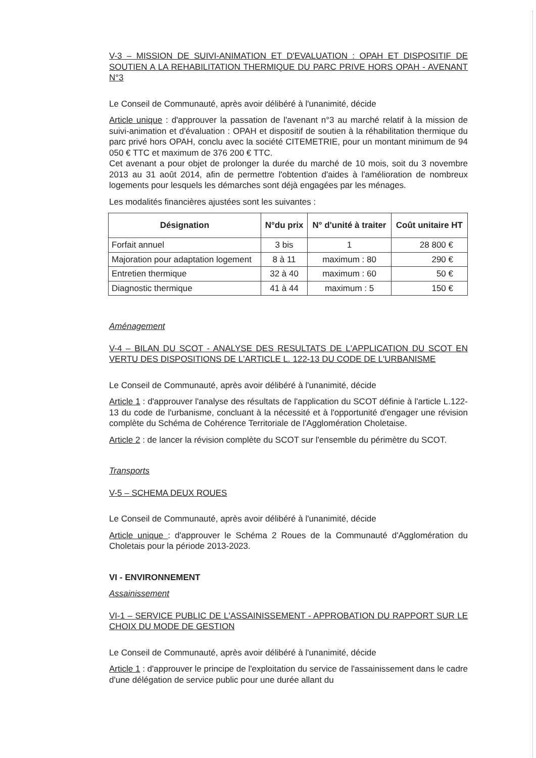V-3 – MISSION DE SUIVI-ANIMATION ET D'EVALUATION : OPAH ET DISPOSITIF DE SOUTIEN A LA REHABILITATION THERMIQUE DU PARC PRIVE HORS OPAH - AVENANT N°3
Le Conseil de Communauté, après avoir délibéré à l'unanimité, décide
Article unique : d'approuver la passation de l'avenant n°3 au marché relatif à la mission de suivi-animation et d'évaluation : OPAH et dispositif de soutien à la réhabilitation thermique du parc privé hors OPAH, conclu avec la société CITEMETRIE, pour un montant minimum de 94 050 € TTC et maximum de 376 200 € TTC.
Cet avenant a pour objet de prolonger la durée du marché de 10 mois, soit du 3 novembre 2013 au 31 août 2014, afin de permettre l'obtention d'aides à l'amélioration de nombreux logements pour lesquels les démarches sont déjà engagées par les ménages.
Les modalités financières ajustées sont les suivantes :
| Désignation | N°du prix | N° d'unité à traiter | Coût unitaire HT |
| --- | --- | --- | --- |
| Forfait annuel | 3 bis | 1 | 28 800 € |
| Majoration pour adaptation logement | 8 à 11 | maximum : 80 | 290 € |
| Entretien thermique | 32 à 40 | maximum : 60 | 50 € |
| Diagnostic thermique | 41 à 44 | maximum : 5 | 150 € |
Aménagement
V-4 – BILAN DU SCOT - ANALYSE DES RESULTATS DE L'APPLICATION DU SCOT EN VERTU DES DISPOSITIONS DE L'ARTICLE L. 122-13 DU CODE DE L'URBANISME
Le Conseil de Communauté, après avoir délibéré à l'unanimité, décide
Article 1 : d'approuver l'analyse des résultats de l'application du SCOT définie à l'article L.122-13 du code de l'urbanisme, concluant à la nécessité et à l'opportunité d'engager une révision complète du Schéma de Cohérence Territoriale de l'Agglomération Choletaise.
Article 2 : de lancer la révision complète du SCOT sur l'ensemble du périmètre du SCOT.
Transports
V-5 – SCHEMA DEUX ROUES
Le Conseil de Communauté, après avoir délibéré à l'unanimité, décide
Article unique : d'approuver le Schéma 2 Roues de la Communauté d'Agglomération du Choletais pour la période 2013-2023.
VI - ENVIRONNEMENT
Assainissement
VI-1 – SERVICE PUBLIC DE L'ASSAINISSEMENT - APPROBATION DU RAPPORT SUR LE CHOIX DU MODE DE GESTION
Le Conseil de Communauté, après avoir délibéré à l'unanimité, décide
Article 1 : d'approuver le principe de l'exploitation du service de l'assainissement dans le cadre d'une délégation de service public pour une durée allant du